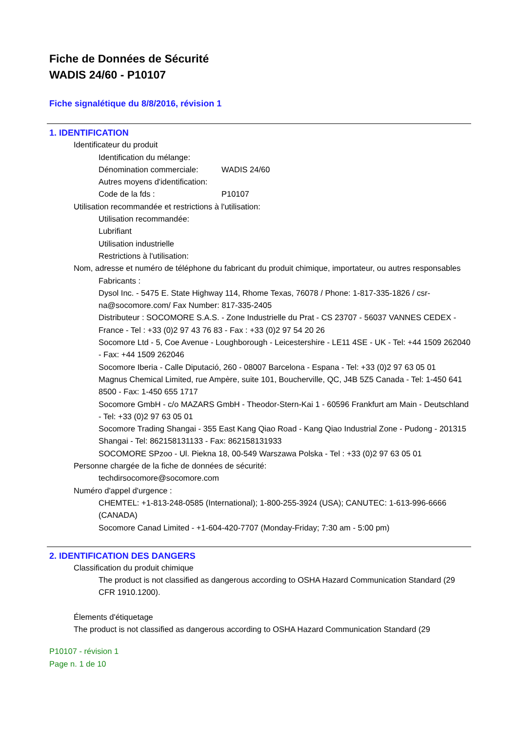Fiche de Données de Sécurité
WADIS 24/60 - P10107
Fiche signalétique du 8/8/2016, révision 1
1. IDENTIFICATION
Identificateur du produit
Identification du mélange:
Dénomination commerciale: WADIS 24/60
Autres moyens d'identification:
Code de la fds : P10107
Utilisation recommandée et restrictions à l'utilisation:
Utilisation recommandée:
Lubrifiant
Utilisation industrielle
Restrictions à l'utilisation:
Nom, adresse et numéro de téléphone du fabricant du produit chimique, importateur, ou autres responsables
Fabricants :
Dysol Inc. - 5475 E. State Highway 114, Rhome Texas, 76078 / Phone: 1-817-335-1826 / csr-na@socomore.com/ Fax Number: 817-335-2405
Distributeur : SOCOMORE S.A.S. - Zone Industrielle du Prat - CS 23707 - 56037 VANNES CEDEX - France - Tel : +33 (0)2 97 43 76 83 - Fax : +33 (0)2 97 54 20 26
Socomore Ltd - 5, Coe Avenue - Loughborough - Leicestershire - LE11 4SE - UK - Tel: +44 1509 262040 - Fax: +44 1509 262046
Socomore Iberia - Calle Diputació, 260 - 08007 Barcelona - Espana - Tel: +33 (0)2 97 63 05 01
Magnus Chemical Limited, rue Ampère, suite 101, Boucherville, QC, J4B 5Z5 Canada - Tel: 1-450 641 8500 - Fax: 1-450 655 1717
Socomore GmbH - c/o MAZARS GmbH - Theodor-Stern-Kai 1 - 60596 Frankfurt am Main - Deutschland - Tel: +33 (0)2 97 63 05 01
Socomore Trading Shangai - 355 East Kang Qiao Road - Kang Qiao Industrial Zone - Pudong - 201315 Shangai - Tel: 862158131133 - Fax: 862158131933
SOCOMORE SPzoo - Ul. Piekna 18, 00-549 Warszawa Polska - Tel : +33 (0)2 97 63 05 01
Personne chargée de la fiche de données de sécurité:
techdirsocomore@socomore.com
Numéro d'appel d'urgence :
CHEMTEL: +1-813-248-0585 (International); 1-800-255-3924 (USA); CANUTEC: 1-613-996-6666 (CANADA)
Socomore Canad Limited - +1-604-420-7707 (Monday-Friday; 7:30 am - 5:00 pm)
2. IDENTIFICATION DES DANGERS
Classification du produit chimique
The product is not classified as dangerous according to OSHA Hazard Communication Standard (29 CFR 1910.1200).
Élements d'étiquetage
The product is not classified as dangerous according to OSHA Hazard Communication Standard (29
P10107 - révision 1
Page n. 1 de 10